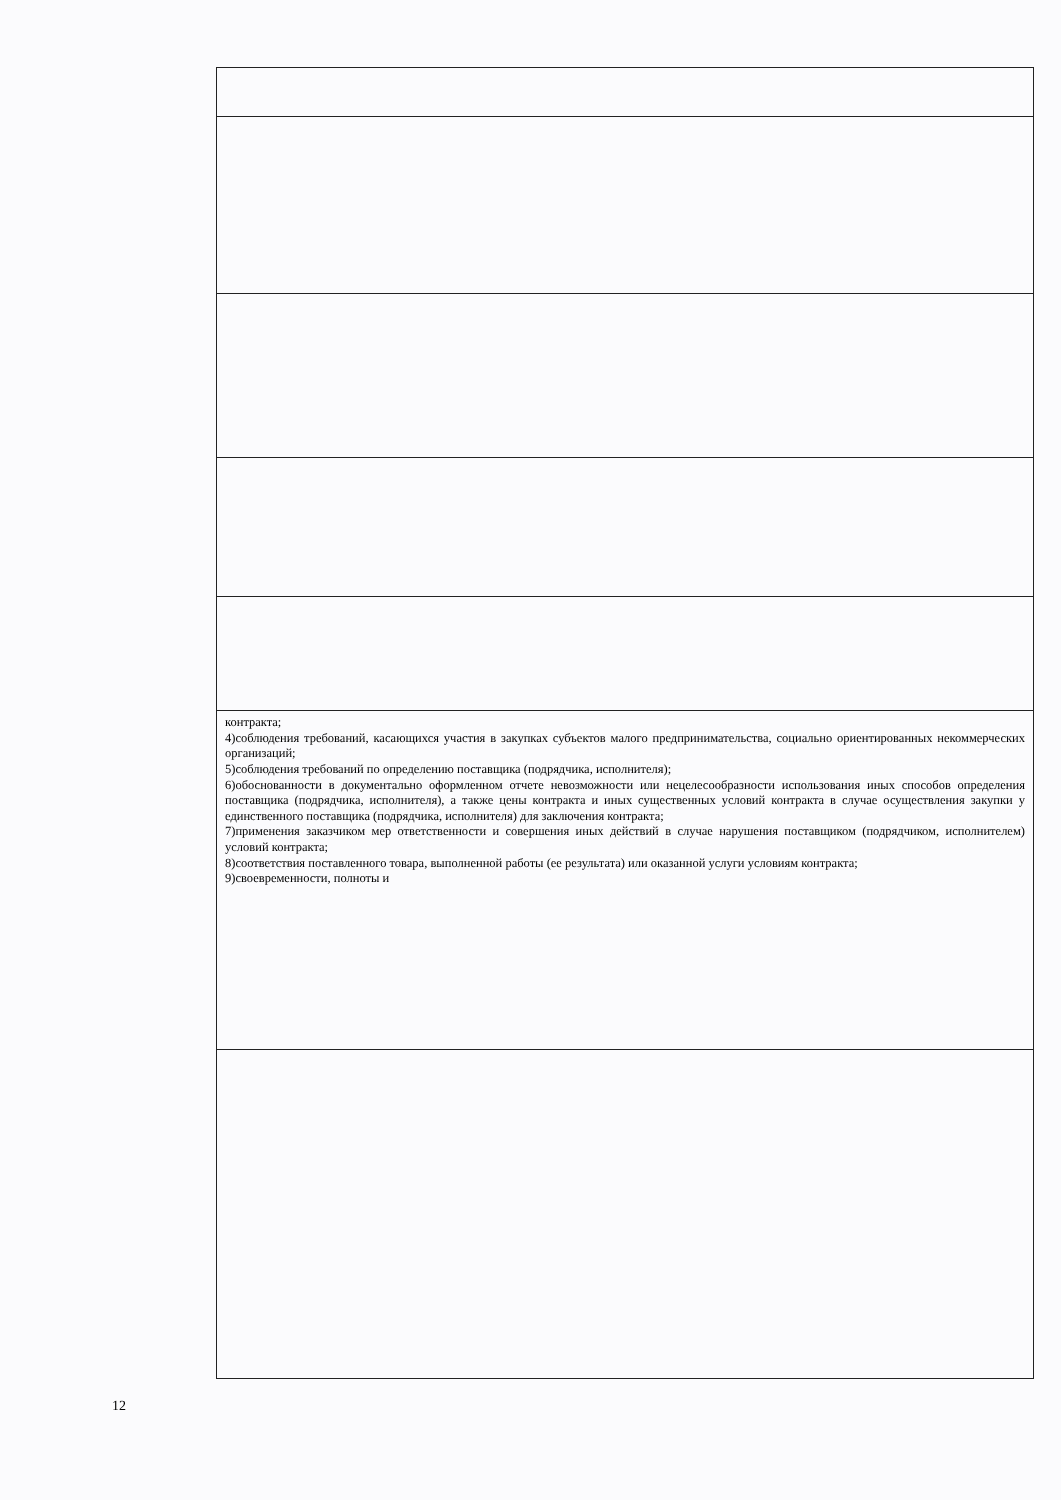| контракта; 4)соблюдения требований, касающихся участия в закупках субъектов малого предпринимательства, социально ориентированных некоммерческих организаций; 5)соблюдения требований по определению поставщика (подрядчика, исполнителя); 6)обоснованности в документально оформленном отчете невозможности или нецелесообразности использования иных способов определения поставщика (подрядчика, исполнителя), а также цены контракта и иных существенных условий контракта в случае осуществления закупки у единственного поставщика (подрядчика, исполнителя) для заключения контракта; 7)применения заказчиком мер ответственности и совершения иных действий в случае нарушения поставщиком (подрядчиком, исполнителем) условий контракта; 8)соответствия поставленного товара, выполненной работы (ее результата) или оказанной услуги условиям контракта; 9)своевременности, полноты и |
12